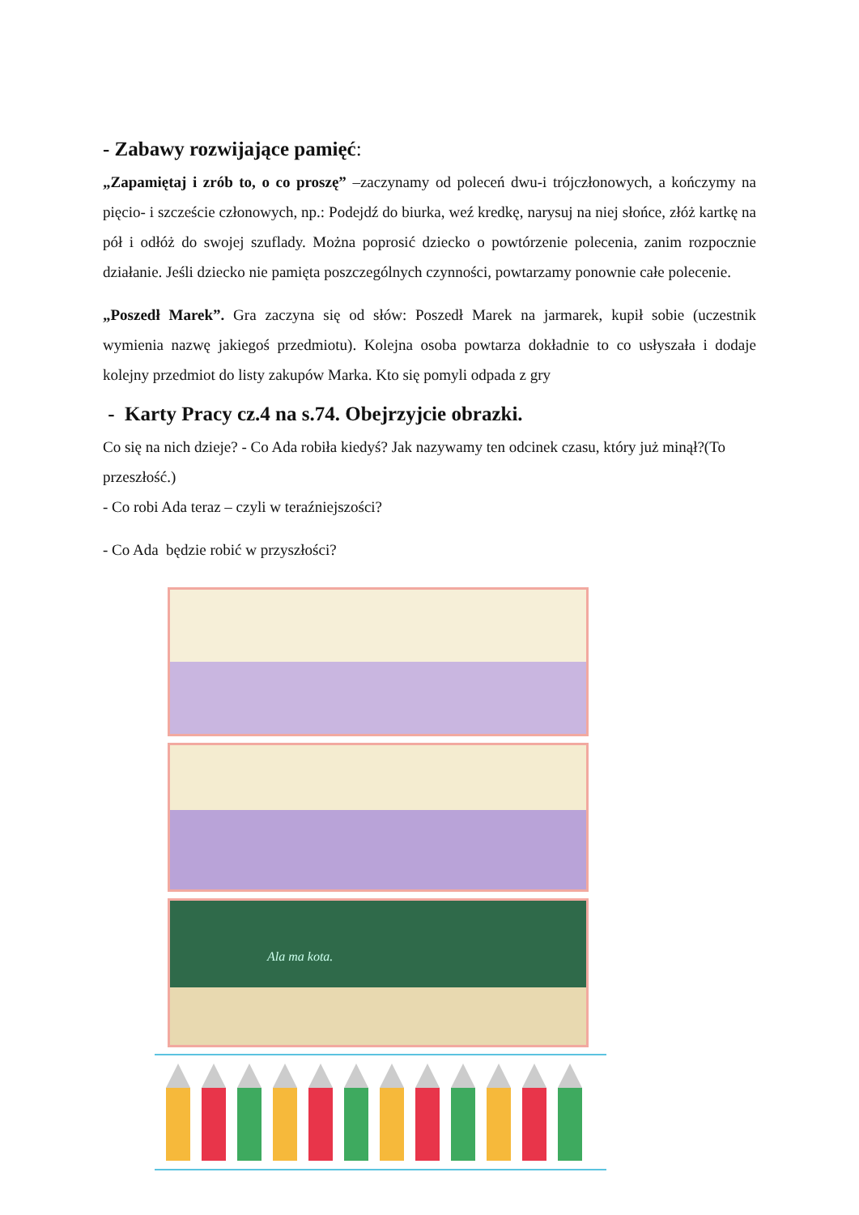- Zabawy rozwijające pamięć:
„Zapamiętaj i zrób to, o co proszę” –zaczynamy od poleceń dwu-i trójczłonowych, a kończymy na pięcio- i szczeście członowych, np.: Podejdź do biurka, weź kredkę, narysuj na niej słońce, złóż kartkę na pół i odłóż do swojej szuflady. Można poprosić dziecko o powtórzenie polecenia, zanim rozpocznie działanie. Jeśli dziecko nie pamięta poszczególnych czynności, powtarzamy ponownie całe polecenie.
„Poszedł Marek”. Gra zaczyna się od słów: Poszedł Marek na jarmarek, kupił sobie (uczestnik wymienia nazwę jakiegoś przedmiotu). Kolejna osoba powtarza dokładnie to co usłyszała i dodaje kolejny przedmiot do listy zakupów Marka. Kto się pomyli odpada z gry
- Karty Pracy cz.4 na s.74. Obejrzyjcie obrazki.
Co się na nich dzieje? - Co Ada robiła kiedyś? Jak nazywamy ten odcinek czasu, który już minął?(To przeszłość.)
- Co robi Ada teraz – czyli w teraźniejszości?
- Co Ada będzie robić w przyszłości?
Ala ma kota.